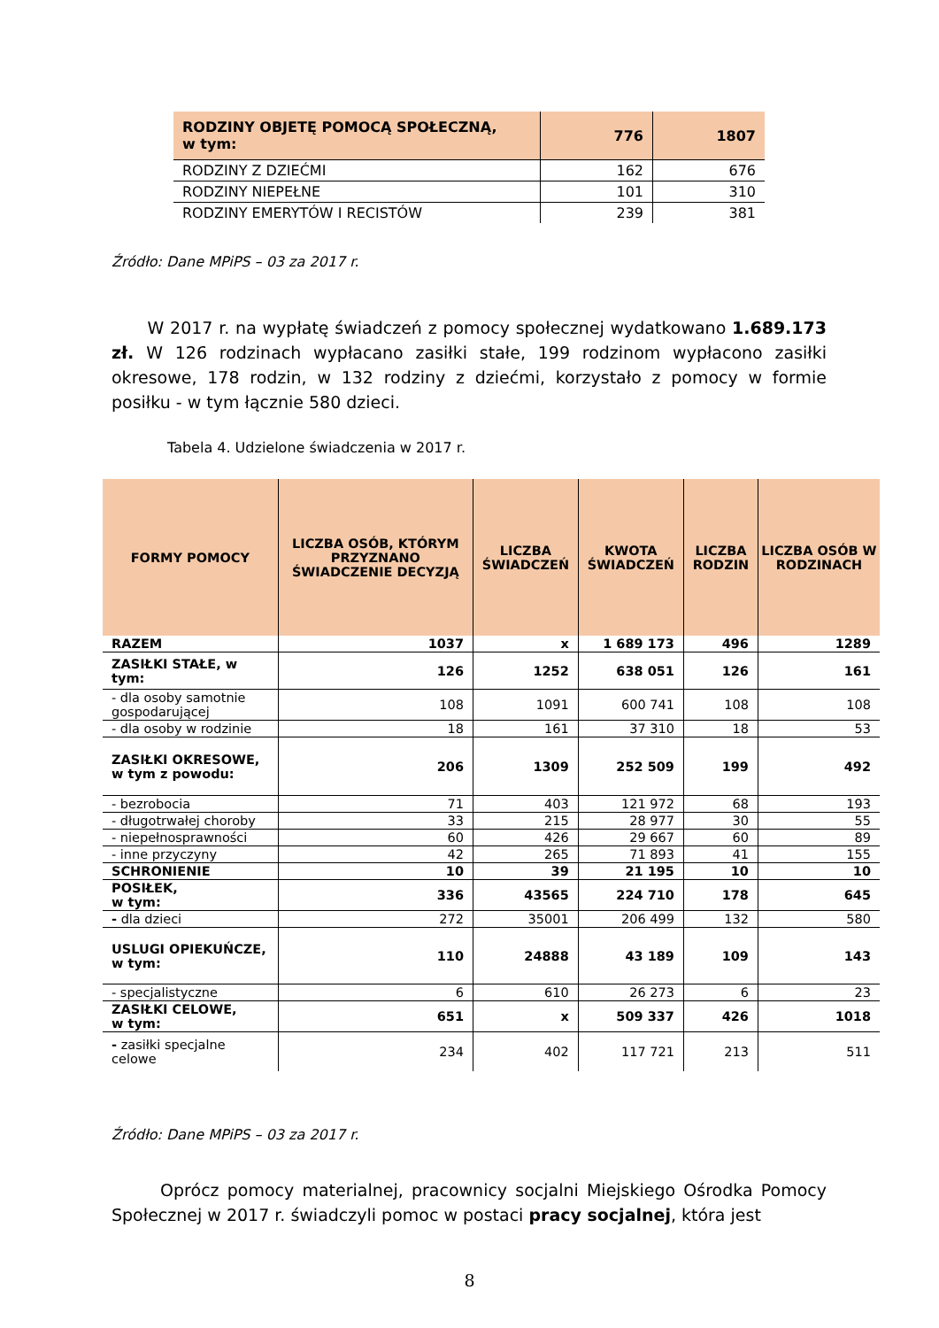| RODZINY OBJETĘ POMOCĄ SPOŁECZNĄ, w tym: | 776 | 1807 |
| RODZINY Z DZIEĆMI | 162 | 676 |
| RODZINY NIEPEŁNE | 101 | 310 |
| RODZINY EMERYTÓW I RECISTÓW | 239 | 381 |
Źródło: Dane MPiPS – 03 za 2017 r.
W 2017 r. na wypłatę świadczeń z pomocy społecznej wydatkowano 1.689.173 zł. W 126 rodzinach wypłacano zasiłki stałe, 199 rodzinom wypłacono zasiłki okresowe, 178 rodzin, w 132 rodziny z dziećmi, korzystało z pomocy w formie posiłku - w tym łącznie 580 dzieci.
Tabela 4. Udzielone świadczenia w 2017 r.
| FORMY POMOCY | LICZBA OSÓB, KTÓRYM PRZYZNANO ŚWIADCZENIE DECYZJĄ | LICZBA ŚWIADCZEŃ | KWOTA ŚWIADCZEŃ | LICZBA RODZIN | LICZBA OSÓB W RODZINACH |
| --- | --- | --- | --- | --- | --- |
| RAZEM | 1037 | x | 1 689 173 | 496 | 1289 |
| ZASIŁKI STAŁE, w tym: | 126 | 1252 | 638 051 | 126 | 161 |
| - dla osoby samotnie gospodarującej | 108 | 1091 | 600 741 | 108 | 108 |
| - dla osoby w rodzinie | 18 | 161 | 37 310 | 18 | 53 |
| ZASIŁKI OKRESOWE, w tym z powodu: | 206 | 1309 | 252 509 | 199 | 492 |
| - bezrobocia | 71 | 403 | 121 972 | 68 | 193 |
| - długotrwałej choroby | 33 | 215 | 28 977 | 30 | 55 |
| - niepełnosprawności | 60 | 426 | 29 667 | 60 | 89 |
| - inne przyczyny | 42 | 265 | 71 893 | 41 | 155 |
| SCHRONIENIE | 10 | 39 | 21 195 | 10 | 10 |
| POSIŁEK, w tym: | 336 | 43565 | 224 710 | 178 | 645 |
| - dla dzieci | 272 | 35001 | 206 499 | 132 | 580 |
| USLUGI OPIEKUŃCZE, w tym: | 110 | 24888 | 43 189 | 109 | 143 |
| - specjalistyczne | 6 | 610 | 26 273 | 6 | 23 |
| ZASIŁKI CELOWE, w tym: | 651 | x | 509 337 | 426 | 1018 |
| - zasiłki specjalne celowe | 234 | 402 | 117 721 | 213 | 511 |
Źródło: Dane MPiPS – 03 za 2017 r.
Oprócz pomocy materialnej, pracownicy socjalni Miejskiego Ośrodka Pomocy Społecznej w 2017 r. świadczyli pomoc w postaci pracy socjalnej, która jest
8